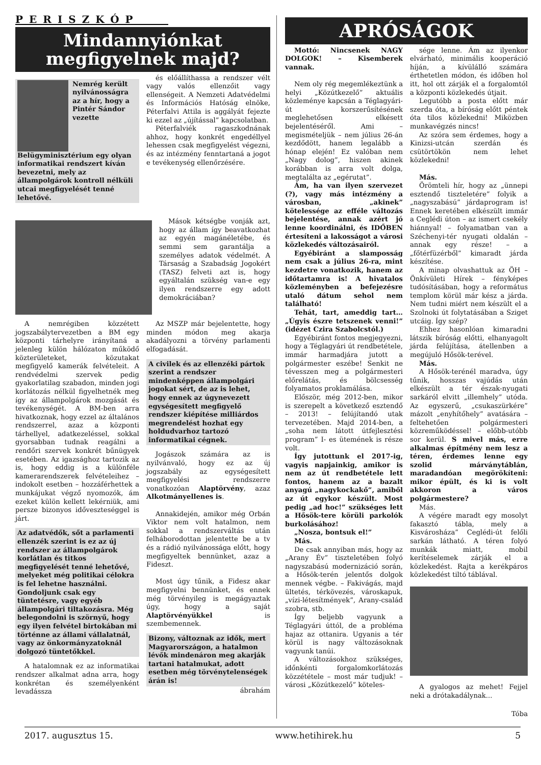PERISZKÓP
Mindannyiónkat
megfigyelnek majd?
Nemrég került nyilvánosságra az a hír, hogy a Pintér Sándor vezette Belügyminisztérium egy olyan informatikai rendszert kíván bevezetni, mely az állampolgárok kontroll nélküli utcai megfigyelését tenné lehetővé.
és előállíthassa a rendszer vélt vagy valós ellenzőit vagy ellenségeit. A Nemzeti Adatvédelmi és Információs Hatóság elnöke, Péterfalvi Attila is aggályát fejezte ki ezzel az „újítással” kapcsolatban.
Péterfalviék ragaszkodnának ahhoz, hogy konkrét engedéllyel lehessen csak megfigyelést végezni, és az intézmény fenntartaná a jogot e tevékenység ellenőrzésére.
Mások kétségbe vonják azt, hogy az állam így beavatkozhat az egyén magánéletébe, és semmi sem garantálja a személyes adatok védelmét. A Társaság a Szabadság Jogokért (TASZ) felveti azt is, hogy egyáltalán szükség van-e egy ilyen rendszerre egy adott demokráciában?
A nemrégiben közzétett jogszabálytervezetben a BM egy központi tárhelyre irányítaná a jelenleg külön hálózaton működő közterületeket, közutakat megfigyelő kamerák felvételeit. A rendvédelmi szervek pedig gyakorlatilag szabadon, minden jogi korlátozás nélkül figyelhetnék meg így az állampolgárok mozgását és tevékenységét. A BM-ben arra hivatkoznak, hogy ezzel az általános rendszerrel, azaz a központi tárhellyel, adatkezeléssel, sokkal gyorsabban tudnak reagálni a rendőri szervek konkrét bűnügyek esetében. Az igazsághoz tartozik az is, hogy eddig is a különféle kamerarendszerek felvételeihez – indokolt esetben – hozzáférhettek a munkájukat végző nyomozók, ám ezeket külön kellett lekérniük, ami persze bizonyos időveszteséggel is járt.
Az adatvédők, sőt a parlamenti ellenzék szerint is ez az új rendszer az állampolgárok korlátlan és titkos megfigyelését tenné lehetővé, melyeket még politikai célokra is fel lehetne használni. Gondoljunk csak egy tüntetésre, vagy egyéb állampolgári tiltakozásra. Még belegondolni is szörnyű, hogy egy ilyen felvétel birtokában mi történne az állami vállalatnál, vagy az önkormányzatoknál dolgozó tüntetőkkel.
A hatalomnak ez az informatikai rendszer alkalmat adna arra, hogy konkrétan és személyenként levadássza
Az MSZP már bejelentette, hogy minden módon meg akarja akadályozni a törvény parlamenti elfogadását.
A civilek és az ellenzéki pártok szerint a rendszer mindenképpen állampolgári jogokat sért, de az is lehet, hogy ennek az úgynevezett egységesített megfigyelő rendszer kiépítése milliárdos megrendelést hozhat egy holdudvarhoz tartozó informatikai cégnek.
Jogászok számára az is nyilvánvaló, hogy ez az új jogszabály az egységesített megfigyelési rendszerre vonatkozóan Alaptörvény, azaz Alkotmányellenes is.
Annakidején, amikor még Orbán Viktor nem volt hatalmon, nem sokkal a rendszerváltás után felháborodottan jelentette be a tv és a rádió nyilvánossága előtt, hogy megfigyeltek bennünket, azaz a Fideszt.
Most úgy tűnik, a Fidesz akar megfigyelni bennünket, és ennek még törvényileg is megágyaztak úgy, hogy a saját Alaptörvényükkel is szembemennek.
Bizony, változnak az idők, mert Magyarországon, a hatalmon lévők mindenáron meg akarják tartani hatalmukat, adott esetben még törvénytelenségek árán is!
ábrahám
APRÓSÁGOK
Mottó: Nincsenek NAGY DOLGOK! – Kisemberek vannak.
Nem oly rég megemlékeztünk a helyi „Közútkezelő” aktuális közleménye kapcsán a Téglagyári-út korszerűsítésének meglehetősen elkésett bejelentéséről. Ami – megismételjük – nem július 26-án kezdődött, hanem legalább a hónap elején! Ez valóban nem „Nagy dolog”, hiszen akinek korábban is arra volt dolga, megtalálta az „egérutat”.
Ám, ha van ilyen szervezet (?), vagy más intézmény a városban, „akinek” kötelessége az efféle változás bejelentése, annak azért jó lenne koordinálni, és IDŐBEN értesíteni a lakosságot a városi közlekedés változásairól.
Egyébiránt a slamposság nem csak a július 26-ra, mint kezdetre vonatkozik, hanem az időtartamra is! A hivatalos közleményben a befejezésre utaló dátum sehol nem található!
Tehát, tart, ameddig tart… „Úgyis észre tetszenek venni!” (idézet Czira Szabolcstól.)
Egyébiránt fontos megjegyezni, hogy a Téglagyári út rendbetétele, immár harmadjára jutott a polgármester eszébe! Senkit ne tévesszen meg a polgármesteri előrelátás, és bölcsesség folyamatos proklamálása.
Először, még 2012-ben, mikor is szerepelt a következő esztendő – 2013! – felújítandó utak tervezetében. Majd 2014-ben, a „soha nem látott útfejlesztési program” I- es ütemének is része volt.
Így jutottunk el 2017-ig, vagyis napjainkig, amikor is nem az út rendbetétele lett fontos, hanem az a bazalt anyagú „nagykockakő”, amiből az út egykor készült. Most pedig „ad hoc!” szükséges lett a Hősök-tere körüli parkolók burkolásához!
„Nosza, bontsuk el!”
Más.
De csak annyiban más, hogy az „Arany Év” tiszteletében folyó nagyszabású modernizáció során, a Hősök-terén jelentős dolgok mennek végbe. – Fakivágás, majd ültetés, térkövezés, városkapuk, „vízi-létesítmények”, Arany-család szobra, stb.
Így beljebb vagyunk a Téglagyári úttól, de a probléma hajaz az ottanira. Ugyanis a tér körül is nagy változásoknak vagyunk tanúi.
A változásokhoz szükséges, időnkénti forgalomkorlátozás közzététele – most már tudjuk! – városi „Közútkezelő” köteles-
sége lenne. Ám az ilyenkor elvárható, minimális kooperáció híján, a kívülálló számára érthetetlen módon, és időben hol itt, hol ott zárják el a forgalomtól a központi közlekedés útjait.
Legutóbb a posta előtt már szerda óta, a bíróság előtt péntek óta tilos közlekedni! Miközben munkavégzés nincs!
Az szóra sem érdemes, hogy a Kinizsi-utcán szerdán és csütörtökön nem lehet közlekedni!
Más.
Örömteli hír, hogy az „ünnepi esztendő tiszteletére” folyik a „nagyszabású” járdaprogram is! Ennek keretében elkészült immár a Ceglédi úton – az ismert csekély hiánnyal! – folyamatban van a Széchenyi-tér nyugati oldalán – annak egy része! – a „főtérfüzérből” kimaradt járda készítése.
A minap olvashattuk az ÖH – Önkívületi Hírek – fényképes tudósításában, hogy a református templom körül már kész a járda. Nem tudni miért nem készült el a Szolnoki út folytatásában a Sziget utcáig. Így szép?
Ehhez hasonlóan kimaradni látszik bíróság előtti, elhanyagolt járda felújítása, átellenben a megújuló Hősök-terével.
Más.
A Hősök-terénél maradva, úgy tűnik, hosszas vajúdás után elkészült a tér észak-nyugati sarkáról elvitt „illemhely” utóda. Az egyszerű, „csukaszürkére” mázolt „enyhítőhely” avatására – feltehetően polgármesteri közreműködéssel! – előbb-utóbb sor kerül. S mivel más, erre alkalmas építmény nem lesz a téren, érdemes lenne egy szolid márványtáblán, maradandóan megörökíteni: mikor épült, és ki is volt akkoron a város polgármestere?
Más.
A végére maradt egy mosolyt fakasztó tábla, mely a Kisvárosháza” Ceglédi-út felőli sarkán látható. A téren folyó munkák miatt, mobil kerítéselemek zárják el a közlekedést. Rajta a kerékpáros közlekedést tiltó táblával.
A gyalogos az mehet! Fejjel neki a drótakadálynak...
Tóba
2017. augusztus 15. www.hetihirek.hu 5